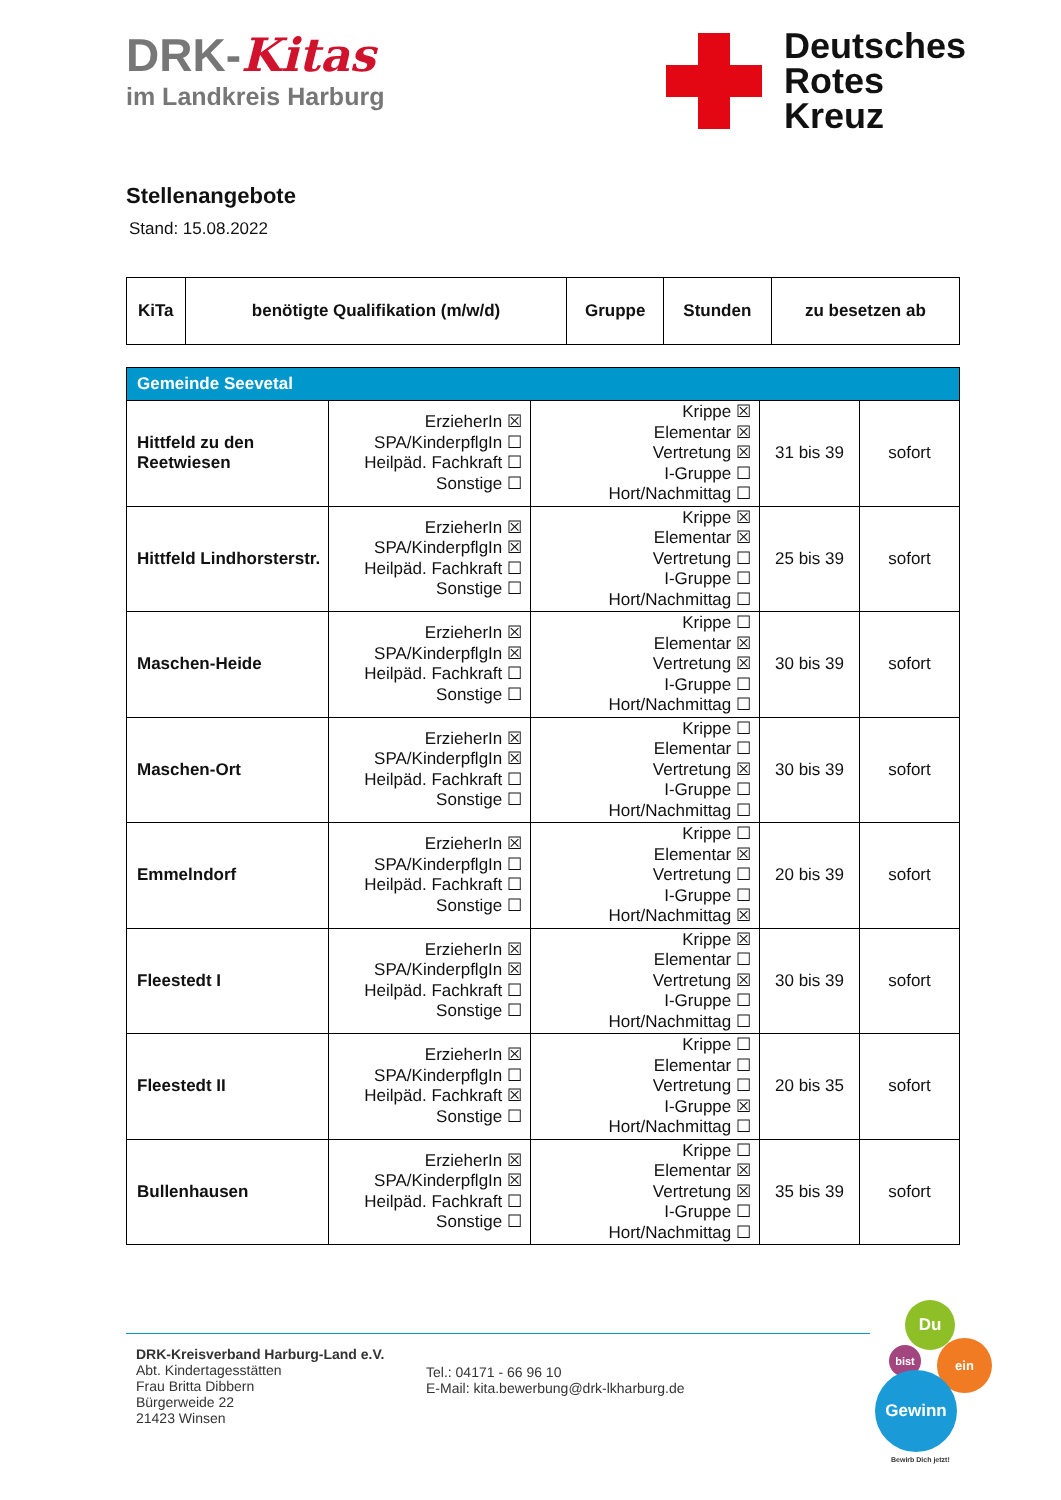DRK-Kitas
im Landkreis Harburg
Deutsches
Rotes
Kreuz
Stellenangebote
Stand: 15.08.2022
| KiTa | benötigte Qualifikation (m/w/d) | Gruppe | Stunden | zu besetzen ab |
| --- | --- | --- | --- | --- |
| Gemeinde Seevetal | | | | |
| Hittfeld zu den Reetwiesen | ErzieherIn ☒ SPA/KinderpflgIn ☐ Heilpäd. Fachkraft ☐ Sonstige ☐ | Krippe ☒ Elementar ☒ Vertretung ☒ I-Gruppe ☐ Hort/Nachmittag ☐ | 31 bis 39 | sofort |
| Hittfeld Lindhorsterstr. | ErzieherIn ☒ SPA/KinderpflgIn ☒ Heilpäd. Fachkraft ☐ Sonstige ☐ | Krippe ☒ Elementar ☒ Vertretung ☐ I-Gruppe ☐ Hort/Nachmittag ☐ | 25 bis 39 | sofort |
| Maschen-Heide | ErzieherIn ☒ SPA/KinderpflgIn ☒ Heilpäd. Fachkraft ☐ Sonstige ☐ | Krippe ☐ Elementar ☒ Vertretung ☒ I-Gruppe ☐ Hort/Nachmittag ☐ | 30 bis 39 | sofort |
| Maschen-Ort | ErzieherIn ☒ SPA/KinderpflgIn ☒ Heilpäd. Fachkraft ☐ Sonstige ☐ | Krippe ☐ Elementar ☐ Vertretung ☒ I-Gruppe ☐ Hort/Nachmittag ☐ | 30 bis 39 | sofort |
| Emmelndorf | ErzieherIn ☒ SPA/KinderpflgIn ☐ Heilpäd. Fachkraft ☐ Sonstige ☐ | Krippe ☐ Elementar ☒ Vertretung ☐ I-Gruppe ☐ Hort/Nachmittag ☒ | 20 bis 39 | sofort |
| Fleestedt I | ErzieherIn ☒ SPA/KinderpflgIn ☒ Heilpäd. Fachkraft ☐ Sonstige ☐ | Krippe ☒ Elementar ☐ Vertretung ☒ I-Gruppe ☐ Hort/Nachmittag ☐ | 30 bis 39 | sofort |
| Fleestedt II | ErzieherIn ☒ SPA/KinderpflgIn ☐ Heilpäd. Fachkraft ☒ Sonstige ☐ | Krippe ☐ Elementar ☐ Vertretung ☐ I-Gruppe ☒ Hort/Nachmittag ☐ | 20 bis 35 | sofort |
| Bullenhausen | ErzieherIn ☒ SPA/KinderpflgIn ☒ Heilpäd. Fachkraft ☐ Sonstige ☐ | Krippe ☐ Elementar ☒ Vertretung ☒ I-Gruppe ☐ Hort/Nachmittag ☐ | 35 bis 39 | sofort |
DRK-Kreisverband Harburg-Land e.V.
Abt. Kindertagesstätten
Frau Britta Dibbern
Bürgerweide 22
21423 Winsen
Tel.: 04171 - 66 96 10
E-Mail: kita.bewerbung@drk-lkharburg.de
Du
bist ein
Gewinn
Bewirb Dich jetzt!